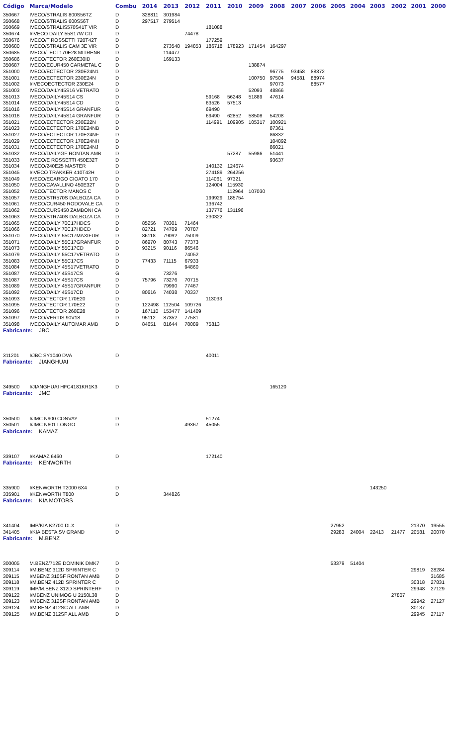| Código | Marca/Modelo | Combu | 2014 | 2013 | 2012 | 2011 | 2010 | 2009 | 2008 | 2007 | 2006 | 2005 | 2004 | 2003 | 2002 | 2001 | 2000 |
| --- | --- | --- | --- | --- | --- | --- | --- | --- | --- | --- | --- | --- | --- | --- | --- | --- | --- |
| 350667 | IVECO/STRALIS 800S56TZ | D | 328811 | 301984 | | | | | | | | | | | | | |
| 350668 | IVECO/STRALIS 600S56T | D | 297517 | 279514 | | | | | | | | | | | | | |
| 350669 | IVECO/STRALIS570S41T VIR | D | | | | 181088 | | | | | | | | | | | |
| 350674 | I/IVECO DAILY 55S17W CD | D | | | 74478 | | | | | | | | | | | | |
| 350676 | IVECO/T ROSSETTI 720T42T | D | | | | 177259 | | | | | | | | | | | |
| 350680 | IVECO/STRALIS CAM 3E VIR | D | | 273548 | 194853 | 186718 | 178923 | 171454 | 164297 | | | | | | | | |
| 350685 | IVECO/TECT170E28 MITRENB | D | | 114477 | | | | | | | | | | | | | |
| 350686 | IVECO/TECTOR 260E30ID | D | | 169133 | | | | | | | | | | | | | |
| 350687 | IVECO/ECUR450 CARMETAL C | D | | | | | | 138874 | | | | | | | | | |
| 351000 | IVECO/ECTECTOR 230E24N1 | D | | | | | | | 96775 | 93458 | 88372 | | | | | | |
| 351001 | IVECO/ECTECTOR 230E24N | D | | | | | | 100750 | 97504 | 94581 | 88974 | | | | | | |
| 351002 | I/IVECOECTECTOR 230E24 | D | | | | | | | 97073 | | 88577 | | | | | | |
| 351003 | IVECO/DAILY45S16 VETRATO | D | | | | | | 52093 | 48866 | | | | | | | | |
| 351013 | IVECO/DAILY45S14 CS | D | | | | 59168 | 56248 | 51889 | 47614 | | | | | | | | |
| 351014 | IVECO/DAILY45S14 CD | D | | | | 63526 | 57513 | | | | | | | | | | |
| 351016 | IVECO/DAILY45S14 GRANFUR | G | | | | 69490 | | | | | | | | | | | |
| 351016 | IVECO/DAILY45S14 GRANFUR | D | | | | 69490 | 62852 | 58508 | 54208 | | | | | | | | |
| 351021 | IVECO/ECTECTOR 230E22N | D | | | | 114991 | 109905 | 105317 | 100921 | | | | | | | | |
| 351023 | IVECO/ECTECTOR 170E24NB | D | | | | | | | 87361 | | | | | | | | |
| 351027 | IVECO/ECTECTOR 170E24NF | D | | | | | | | 86832 | | | | | | | | |
| 351029 | IVECO/ECTECTOR 170E24NH | D | | | | | | | 104892 | | | | | | | | |
| 351031 | IVECO/ECTECTOR 170E24NJ | D | | | | | | | 86021 | | | | | | | | |
| 351032 | IVECO/DAILYGF RONTAN AMB | D | | | | | 57287 | 55986 | 51441 | | | | | | | | |
| 351033 | IVECO/E ROSSETTI 450E32T | D | | | | | | | 93637 | | | | | | | | |
| 351034 | IVECO/240E25 MASTER | D | | | | 140132 | 124674 | | | | | | | | | | |
| 351045 | I/IVECO TRAKKER 410T42H | D | | | | 274189 | 264256 | | | | | | | | | | |
| 351049 | IVECO/ECARGO CIOATO 170 | D | | | | 114061 | 97321 | | | | | | | | | | |
| 351050 | IVECO/CAVALLINO 450E32T | D | | | | 124004 | 115930 | | | | | | | | | | |
| 351052 | IVECO/TECTOR MANOS C | D | | | | | 112964 | 107030 | | | | | | | | | |
| 351057 | IVECO/STR570S DALBOZA CA | D | | | | 199929 | 185754 | | | | | | | | | | |
| 351061 | IVECO/CUR450 RODOVALE CA | D | | | | 136742 | | | | | | | | | | | |
| 351062 | IVECO/CURS450 ZAMBONI CA | D | | | | 137776 | 131196 | | | | | | | | | | |
| 351063 | IVECO/STR740S DALBOZA CA | D | | | | 230322 | | | | | | | | | | | |
| 351065 | IVECO/DAILY 70C17HDCS | D | 85256 | 78301 | 71464 | | | | | | | | | | | | |
| 351066 | IVECO/DAILY 70C17HDCD | D | 82721 | 74709 | 70787 | | | | | | | | | | | | |
| 351070 | IVECO/DAILY 55C17MAXIFUR | D | 86118 | 79092 | 75009 | | | | | | | | | | | | |
| 351071 | IVECO/DAILY 55C17GRANFUR | D | 86970 | 80743 | 77373 | | | | | | | | | | | | |
| 351073 | IVECO/DAILY 55C17CD | D | 93215 | 90116 | 86546 | | | | | | | | | | | | |
| 351079 | IVECO/DAILY 55C17VETRATO | D | | | 74052 | | | | | | | | | | | | |
| 351083 | IVECO/DAILY 55C17CS | D | 77433 | 71115 | 67933 | | | | | | | | | | | | |
| 351084 | IVECO/DAILY 45S17VETRATO | D | | | 94860 | | | | | | | | | | | | |
| 351087 | IVECO/DAILY 45S17CS | G | | 73276 | | | | | | | | | | | | | |
| 351087 | IVECO/DAILY 45S17CS | D | 75796 | 73276 | 70715 | | | | | | | | | | | | |
| 351089 | IVECO/DAILY 45S17GRANFUR | D | | 79990 | 77467 | | | | | | | | | | | | |
| 351092 | IVECO/DAILY 45S17CD | D | 80616 | 74038 | 70337 | | | | | | | | | | | | |
| 351093 | IVECO/TECTOR 170E20 | D | | | | 113033 | | | | | | | | | | | |
| 351095 | IVECO/TECTOR 170E22 | D | 122498 | 112504 | 109726 | | | | | | | | | | | | |
| 351096 | IVECO/TECTOR 260E28 | D | 167110 | 153477 | 141409 | | | | | | | | | | | | |
| 351097 | IVECO/VERTIS 90V18 | D | 95112 | 87352 | 77581 | | | | | | | | | | | | |
| 351098 | IVECO/DAILY AUTOMAR AMB | D | 84651 | 81644 | 78089 | 75813 | | | | | | | | | | | |
| Fabricante: JBC | | | | | | | | | | | | | | | | | |
| 311201 | I/JBC SY1040 DVA | D | | | | 40011 | | | | | | | | | | | |
| Fabricante: JIANGHUAI | | | | | | | | | | | | | | | | | |
| 349500 | I/JIANGHUAI HFC4181KR1K3 | D | | | | | | | 165120 | | | | | | | | |
| Fabricante: JMC | | | | | | | | | | | | | | | | | |
| 350500 | I/JMC N900 CONVAY | D | | | | 51274 | | | | | | | | | | | |
| 350501 | I/JMC N601 LONGO | D | | | 49367 | 45055 | | | | | | | | | | | |
| Fabricante: KAMAZ | | | | | | | | | | | | | | | | | |
| 339107 | I/KAMAZ 6460 | D | | | | 172140 | | | | | | | | | | | |
| Fabricante: KENWORTH | | | | | | | | | | | | | | | | | |
| 335900 | I/KENWORTH T2000 6X4 | D | | | | | | | | | | | | 143250 | | | |
| 335901 | I/KENWORTH T800 | D | | 344826 | | | | | | | | | | | | | |
| Fabricante: KIA MOTORS | | | | | | | | | | | | | | | | | |
| 341404 | IMP/KIA K2700 DLX | D | | | | | | | | | | 27952 | | | | 21370 | 19555 |
| 341405 | I/KIA BESTA SV GRAND | D | | | | | | | | | | 29283 | 24004 | 22413 | 21477 | 20581 | 20070 |
| Fabricante: M.BENZ | | | | | | | | | | | | | | | | | |
| 300005 | M.BENZ/712E DOMINIK DMK7 | D | | | | | | | | | | 53379 | 51404 | | | | |
| 309114 | I/M.BENZ 312D SPRINTER C | D | | | | | | | | | | | | | | 29819 | 28284 |
| 309115 | I/MBENZ 310SF RONTAN AMB | D | | | | | | | | | | | | | | | 31685 |
| 309118 | I/M.BENZ 412D SPRINTER C | D | | | | | | | | | | | | | | 30318 | 27831 |
| 309119 | IMP/M.BENZ 312D SPRINTERF | D | | | | | | | | | | | | | | 29948 | 27129 |
| 309122 | I/MBENZ UNIMOG U 2150L38 | D | | | | | | | | | | | | | 27807 | | |
| 309123 | I/MBENZ 312SF RONTAN AMB | D | | | | | | | | | | | | | | 29942 | 27127 |
| 309124 | I/M.BENZ 412SC ALL AMB | D | | | | | | | | | | | | | | 30137 | |
| 309125 | I/M.BENZ 312SF ALL AMB | D | | | | | | | | | | | | | | 29945 | 27117 |